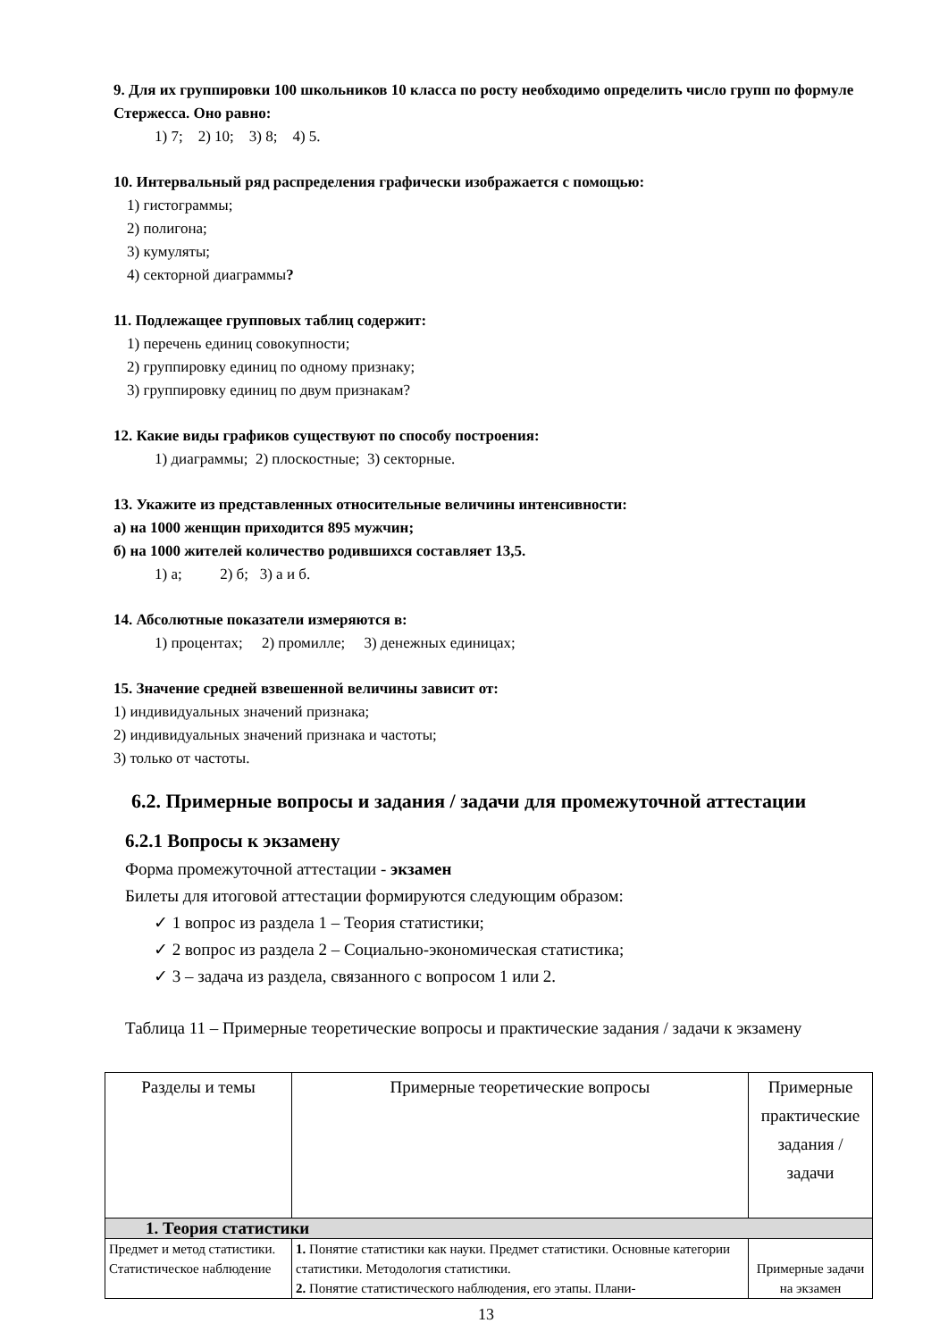9. Для их группировки 100 школьников 10 класса по росту необходимо определить число групп по формуле Стержесса. Оно равно:
1) 7; 2) 10; 3) 8; 4) 5.
10. Интервальный ряд распределения графически изображается с помощью:
1) гистограммы;
2) полигона;
3) кумуляты;
4) секторной диаграммы?
11. Подлежащее групповых таблиц содержит:
1) перечень единиц совокупности;
2) группировку единиц по одному признаку;
3) группировку единиц по двум признакам?
12. Какие виды графиков существуют по способу построения:
1) диаграммы; 2) плоскостные; 3) секторные.
13. Укажите из представленных относительные величины интенсивности:
а) на 1000 женщин приходится 895 мужчин;
б) на 1000 жителей количество родившихся составляет 13,5.
1) а; 2) б; 3) а и б.
14. Абсолютные показатели измеряются в:
1) процентах; 2) промилле; 3) денежных единицах;
15. Значение средней взвешенной величины зависит от:
1) индивидуальных значений признака;
2) индивидуальных значений признака и частоты;
3) только от частоты.
6.2. Примерные вопросы и задания / задачи для промежуточной аттестации
6.2.1 Вопросы к экзамену
Форма промежуточной аттестации - экзамен
Билеты для итоговой аттестации формируются следующим образом:
✓ 1 вопрос из раздела 1 – Теория статистики;
✓ 2 вопрос из раздела 2 – Социально-экономическая статистика;
✓ 3 – задача из раздела, связанного с вопросом 1 или 2.
Таблица 11 – Примерные теоретические вопросы и практические задания / задачи к экзамену
| Разделы и темы | Примерные теоретические вопросы | Примерные практические задания / задачи |
| 1. Теория статистики | | |
| Предмет и метод статистики. Статистическое наблюдение | 1. Понятие статистики как науки. Предмет статистики. Основные категории статистики. Методология статистики. 2. Понятие статистического наблюдения, его этапы. Плани- | Примерные задачи на экзамен |
13